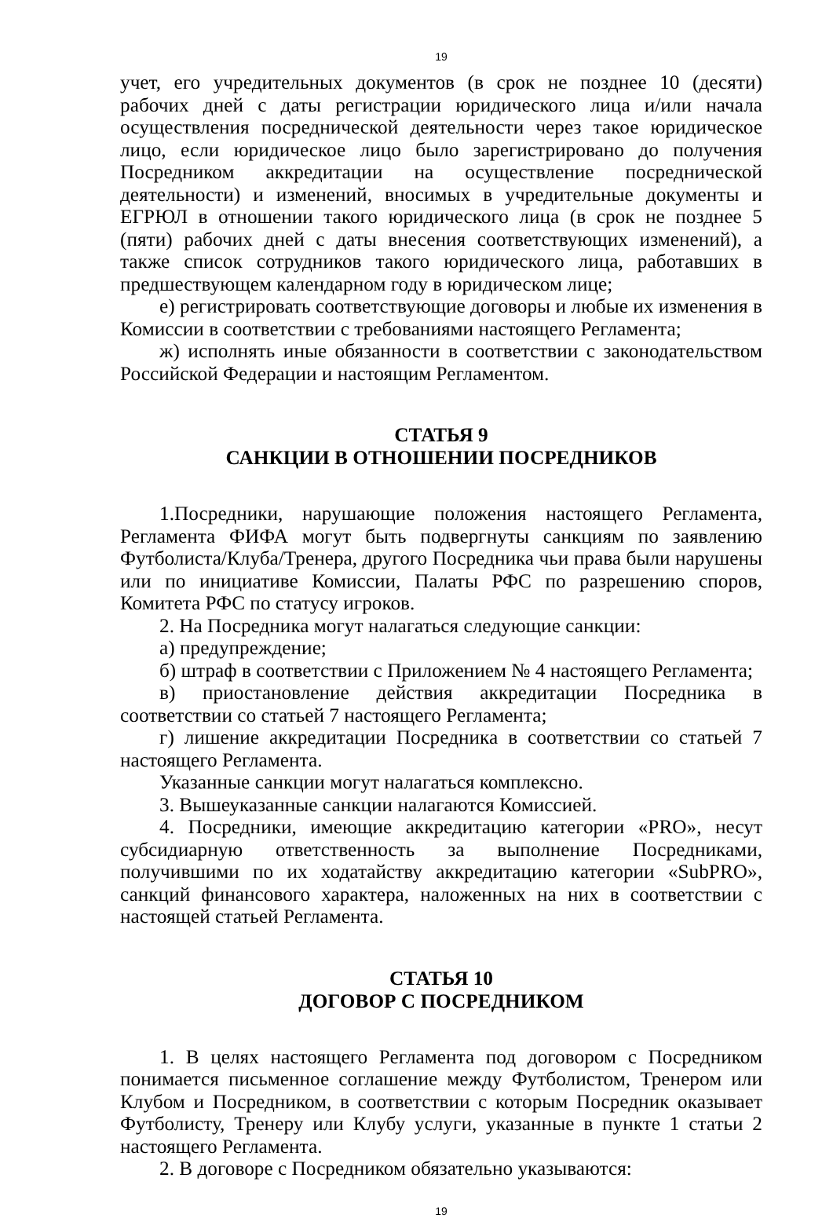19
учет, его учредительных документов (в срок не позднее 10 (десяти) рабочих дней с даты регистрации юридического лица и/или начала осуществления посреднической деятельности через такое юридическое лицо, если юридическое лицо было зарегистрировано до получения Посредником аккредитации на осуществление посреднической деятельности) и изменений, вносимых в учредительные документы и ЕГРЮЛ в отношении такого юридического лица (в срок не позднее 5 (пяти) рабочих дней с даты внесения соответствующих изменений), а также список сотрудников такого юридического лица, работавших в предшествующем календарном году в юридическом лице;
е) регистрировать соответствующие договоры и любые их изменения в Комиссии в соответствии с требованиями настоящего Регламента;
ж) исполнять иные обязанности в соответствии с законодательством Российской Федерации и настоящим Регламентом.
СТАТЬЯ 9
САНКЦИИ В ОТНОШЕНИИ ПОСРЕДНИКОВ
1.Посредники, нарушающие положения настоящего Регламента, Регламента ФИФА могут быть подвергнуты санкциям по заявлению Футболиста/Клуба/Тренера, другого Посредника чьи права были нарушены или по инициативе Комиссии, Палаты РФС по разрешению споров, Комитета РФС по статусу игроков.
2. На Посредника могут налагаться следующие санкции:
а) предупреждение;
б) штраф в соответствии с Приложением № 4 настоящего Регламента;
в) приостановление действия аккредитации Посредника в соответствии со статьей 7 настоящего Регламента;
г) лишение аккредитации Посредника в соответствии со статьей 7 настоящего Регламента.
Указанные санкции могут налагаться комплексно.
3. Вышеуказанные санкции налагаются Комиссией.
4. Посредники, имеющие аккредитацию категории «PRO», несут субсидиарную ответственность за выполнение Посредниками, получившими по их ходатайству аккредитацию категории «SubPRO», санкций финансового характера, наложенных на них в соответствии с настоящей статьей Регламента.
СТАТЬЯ 10
ДОГОВОР С ПОСРЕДНИКОМ
1. В целях настоящего Регламента под договором с Посредником понимается письменное соглашение между Футболистом, Тренером или Клубом и Посредником, в соответствии с которым Посредник оказывает Футболисту, Тренеру или Клубу услуги, указанные в пункте 1 статьи 2 настоящего Регламента.
2. В договоре с Посредником обязательно указываются:
19